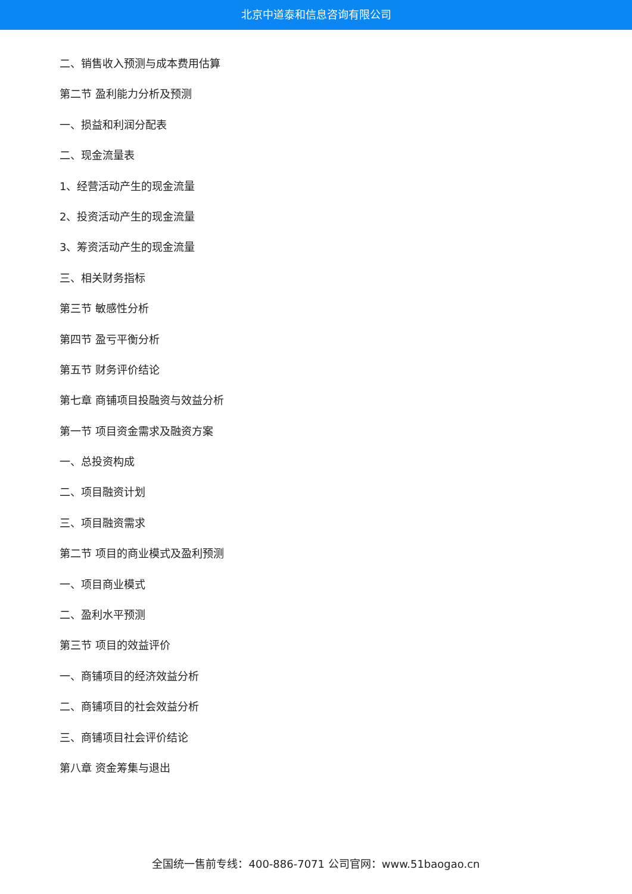北京中道泰和信息咨询有限公司
二、销售收入预测与成本费用估算
第二节 盈利能力分析及预测
一、损益和利润分配表
二、现金流量表
1、经营活动产生的现金流量
2、投资活动产生的现金流量
3、筹资活动产生的现金流量
三、相关财务指标
第三节 敏感性分析
第四节 盈亏平衡分析
第五节 财务评价结论
第七章 商铺项目投融资与效益分析
第一节 项目资金需求及融资方案
一、总投资构成
二、项目融资计划
三、项目融资需求
第二节 项目的商业模式及盈利预测
一、项目商业模式
二、盈利水平预测
第三节 项目的效益评价
一、商铺项目的经济效益分析
二、商铺项目的社会效益分析
三、商铺项目社会评价结论
第八章 资金筹集与退出
全国统一售前专线：400-886-7071 公司官网：www.51baogao.cn